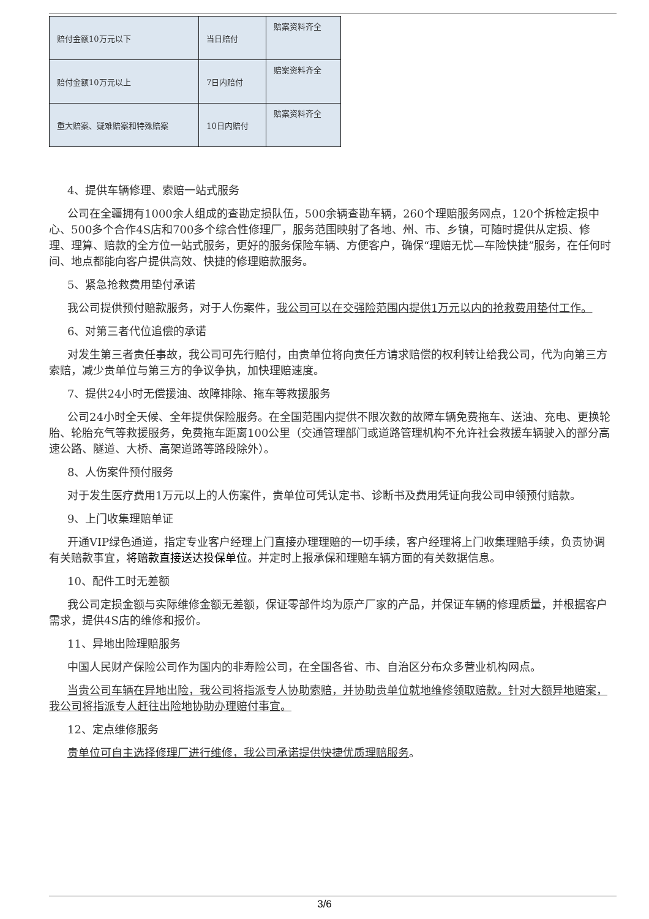| 赔付金额10万元以下 | 当日赔付 | 赔案资料齐全 |
| 赔付金额10万元以上 | 7日内赔付 | 赔案资料齐全 |
| 重大赔案、疑难赔案和特殊赔案 | 10日内赔付 | 赔案资料齐全 |
4、提供车辆修理、索赔一站式服务
公司在全疆拥有1000余人组成的查勘定损队伍，500余辆查勘车辆，260个理赔服务网点，120个拆检定损中心、500多个合作4S店和700多个综合性修理厂，服务范围映射了各地、州、市、乡镇，可随时提供从定损、修理、理算、赔款的全方位一站式服务，更好的服务保险车辆、方便客户，确保“理赔无忧—车险快捷”服务，在任何时间、地点都能向客户提供高效、快捷的修理赔款服务。
5、紧急抢救费用垫付承诺
我公司提供预付赔款服务，对于人伤案件，我公司可以在交强险范围内提供1万元以内的抢救费用垫付工作。
6、对第三者代位追偿的承诺
对发生第三者责任事故，我公司可先行赔付，由贵单位将向责任方请求赔偿的权利转让给我公司，代为向第三方索赔，减少贵单位与第三方的争议争执，加快理赔速度。
7、提供24小时无偿援油、故障排除、拖车等救援服务
公司24小时全天候、全年提供保险服务。在全国范围内提供不限次数的故障车辆免费拖车、送油、充电、更换轮胎、轮胎充气等救援服务，免费拖车距离100公里（交通管理部门或道路管理机构不允许社会救援车辆驶入的部分高速公路、隧道、大桥、高架道路等路段除外）。
8、人伤案件预付服务
对于发生医疗费用1万元以上的人伤案件，贵单位可凭认定书、诊断书及费用凭证向我公司申领预付赔款。
9、上门收集理赔单证
开通VIP绿色通道，指定专业客户经理上门直接办理理赔的一切手续，客户经理将上门收集理赔手续，负责协调有关赔款事宜，将赔款直接送达投保单位。并定时上报承保和理赔车辆方面的有关数据信息。
10、配件工时无差额
我公司定损金额与实际维修金额无差额，保证零部件均为原产厂家的产品，并保证车辆的修理质量，并根据客户需求，提供4S店的维修和报价。
11、异地出险理赔服务
中国人民财产保险公司作为国内的非寿险公司，在全国各省、市、自治区分布众多营业机构网点。
当贵公司车辆在异地出险，我公司将指派专人协助索赔，并协助贵单位就地维修领取赔款。针对大额异地赔案，我公司将指派专人赶往出险地协助办理赔付事宜。
12、定点维修服务
贵单位可自主选择修理厂进行维修，我公司承诺提供快捷优质理赔服务。
3/6